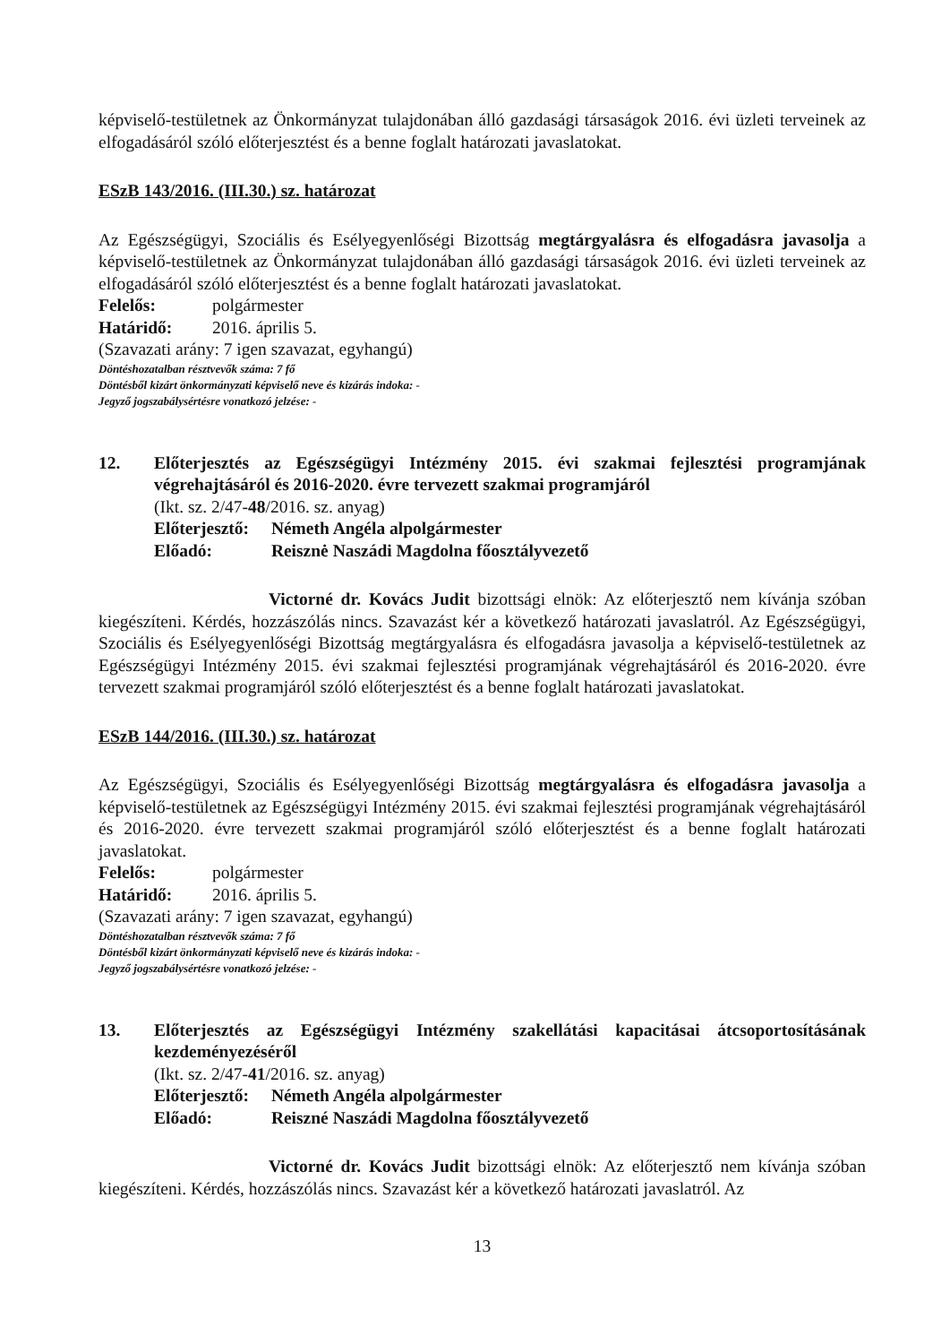képviselő-testületnek az Önkormányzat tulajdonában álló gazdasági társaságok 2016. évi üzleti terveinek az elfogadásáról szóló előterjesztést és a benne foglalt határozati javaslatokat.
ESzB 143/2016. (III.30.) sz. határozat
Az Egészségügyi, Szociális és Esélyegyenlőségi Bizottság megtárgyalásra és elfogadásra javasolja a képviselő-testületnek az Önkormányzat tulajdonában álló gazdasági társaságok 2016. évi üzleti terveinek az elfogadásáról szóló előterjesztést és a benne foglalt határozati javaslatokat.
Felelős: polgármester
Határidő: 2016. április 5.
(Szavazati arány: 7 igen szavazat, egyhangú)
Döntéshozatalban résztvevők száma: 7 fő
Döntésből kizárt önkormányzati képviselő neve és kizárás indoka: -
Jegyző jogszabálysértésre vonatkozó jelzése: -
12. Előterjesztés az Egészségügyi Intézmény 2015. évi szakmai fejlesztési programjának végrehajtásáról és 2016-2020. évre tervezett szakmai programjáról
(Ikt. sz. 2/47-48/2016. sz. anyag)
Előterjesztő: Németh Angéla alpolgármester
Előadó: Reisznė Naszádi Magdolna főosztályvezető
Victorné dr. Kovács Judit bizottsági elnök: Az előterjesztő nem kívánja szóban kiegészíteni. Kérdés, hozzászólás nincs. Szavazást kér a következő határozati javaslatról. Az Egészségügyi, Szociális és Esélyegyenlőségi Bizottság megtárgyalásra és elfogadásra javasolja a képviselő-testületnek az Egészségügyi Intézmény 2015. évi szakmai fejlesztési programjának végrehajtásáról és 2016-2020. évre tervezett szakmai programjáról szóló előterjesztést és a benne foglalt határozati javaslatokat.
ESzB 144/2016. (III.30.) sz. határozat
Az Egészségügyi, Szociális és Esélyegyenlőségi Bizottság megtárgyalásra és elfogadásra javasolja a képviselő-testületnek az Egészségügyi Intézmény 2015. évi szakmai fejlesztési programjának végrehajtásáról és 2016-2020. évre tervezett szakmai programjáról szóló előterjesztést és a benne foglalt határozati javaslatokat.
Felelős: polgármester
Határidő: 2016. április 5.
(Szavazati arány: 7 igen szavazat, egyhangú)
Döntéshozatalban résztvevők száma: 7 fő
Döntésből kizárt önkormányzati képviselő neve és kizárás indoka: -
Jegyző jogszabálysértésre vonatkozó jelzése: -
13. Előterjesztés az Egészségügyi Intézmény szakellátási kapacitásai átcsoportosításának kezdeményezéséről
(Ikt. sz. 2/47-41/2016. sz. anyag)
Előterjesztő: Németh Angéla alpolgármester
Előadó: Reiszné Naszádi Magdolna főosztályvezető
Victorné dr. Kovács Judit bizottsági elnök: Az előterjesztő nem kívánja szóban kiegészíteni. Kérdés, hozzászólás nincs. Szavazást kér a következő határozati javaslatról. Az
13